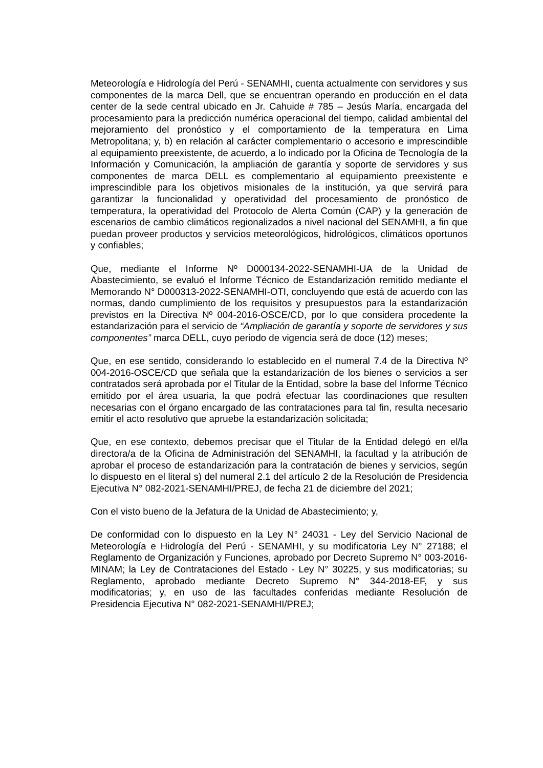Meteorología e Hidrología del Perú - SENAMHI, cuenta actualmente con servidores y sus componentes de la marca Dell, que se encuentran operando en producción en el data center de la sede central ubicado en Jr. Cahuide # 785 – Jesús María, encargada del procesamiento para la predicción numérica operacional del tiempo, calidad ambiental del mejoramiento del pronóstico y el comportamiento de la temperatura en Lima Metropolitana; y, b) en relación al carácter complementario o accesorio e imprescindible al equipamiento preexistente, de acuerdo, a lo indicado por la Oficina de Tecnología de la Información y Comunicación, la ampliación de garantía y soporte de servidores y sus componentes de marca DELL es complementario al equipamiento preexistente e imprescindible para los objetivos misionales de la institución, ya que servirá para garantizar la funcionalidad y operatividad del procesamiento de pronóstico de temperatura, la operatividad del Protocolo de Alerta Común (CAP) y la generación de escenarios de cambio climáticos regionalizados a nivel nacional del SENAMHI, a fin que puedan proveer productos y servicios meteorológicos, hidrológicos, climáticos oportunos y confiables;
Que, mediante el Informe Nº D000134-2022-SENAMHI-UA de la Unidad de Abastecimiento, se evaluó el Informe Técnico de Estandarización remitido mediante el Memorando N° D000313-2022-SENAMHI-OTI, concluyendo que está de acuerdo con las normas, dando cumplimiento de los requisitos y presupuestos para la estandarización previstos en la Directiva Nº 004-2016-OSCE/CD, por lo que considera procedente la estandarización para el servicio de “Ampliación de garantía y soporte de servidores y sus componentes” marca DELL, cuyo periodo de vigencia será de doce (12) meses;
Que, en ese sentido, considerando lo establecido en el numeral 7.4 de la Directiva Nº 004-2016-OSCE/CD que señala que la estandarización de los bienes o servicios a ser contratados será aprobada por el Titular de la Entidad, sobre la base del Informe Técnico emitido por el área usuaria, la que podrá efectuar las coordinaciones que resulten necesarias con el órgano encargado de las contrataciones para tal fin, resulta necesario emitir el acto resolutivo que apruebe la estandarización solicitada;
Que, en ese contexto, debemos precisar que el Titular de la Entidad delegó en el/la directora/a de la Oficina de Administración del SENAMHI, la facultad y la atribución de aprobar el proceso de estandarización para la contratación de bienes y servicios, según lo dispuesto en el literal s) del numeral 2.1 del artículo 2 de la Resolución de Presidencia Ejecutiva N° 082-2021-SENAMHI/PREJ, de fecha 21 de diciembre del 2021;
Con el visto bueno de la Jefatura de la Unidad de Abastecimiento; y,
De conformidad con lo dispuesto en la Ley N° 24031 - Ley del Servicio Nacional de Meteorología e Hidrología del Perú - SENAMHI, y su modificatoria Ley N° 27188; el Reglamento de Organización y Funciones, aprobado por Decreto Supremo N° 003-2016-MINAM; la Ley de Contrataciones del Estado - Ley N° 30225, y sus modificatorias; su Reglamento, aprobado mediante Decreto Supremo N° 344-2018-EF, y sus modificatorias; y, en uso de las facultades conferidas mediante Resolución de Presidencia Ejecutiva N° 082-2021-SENAMHI/PREJ;